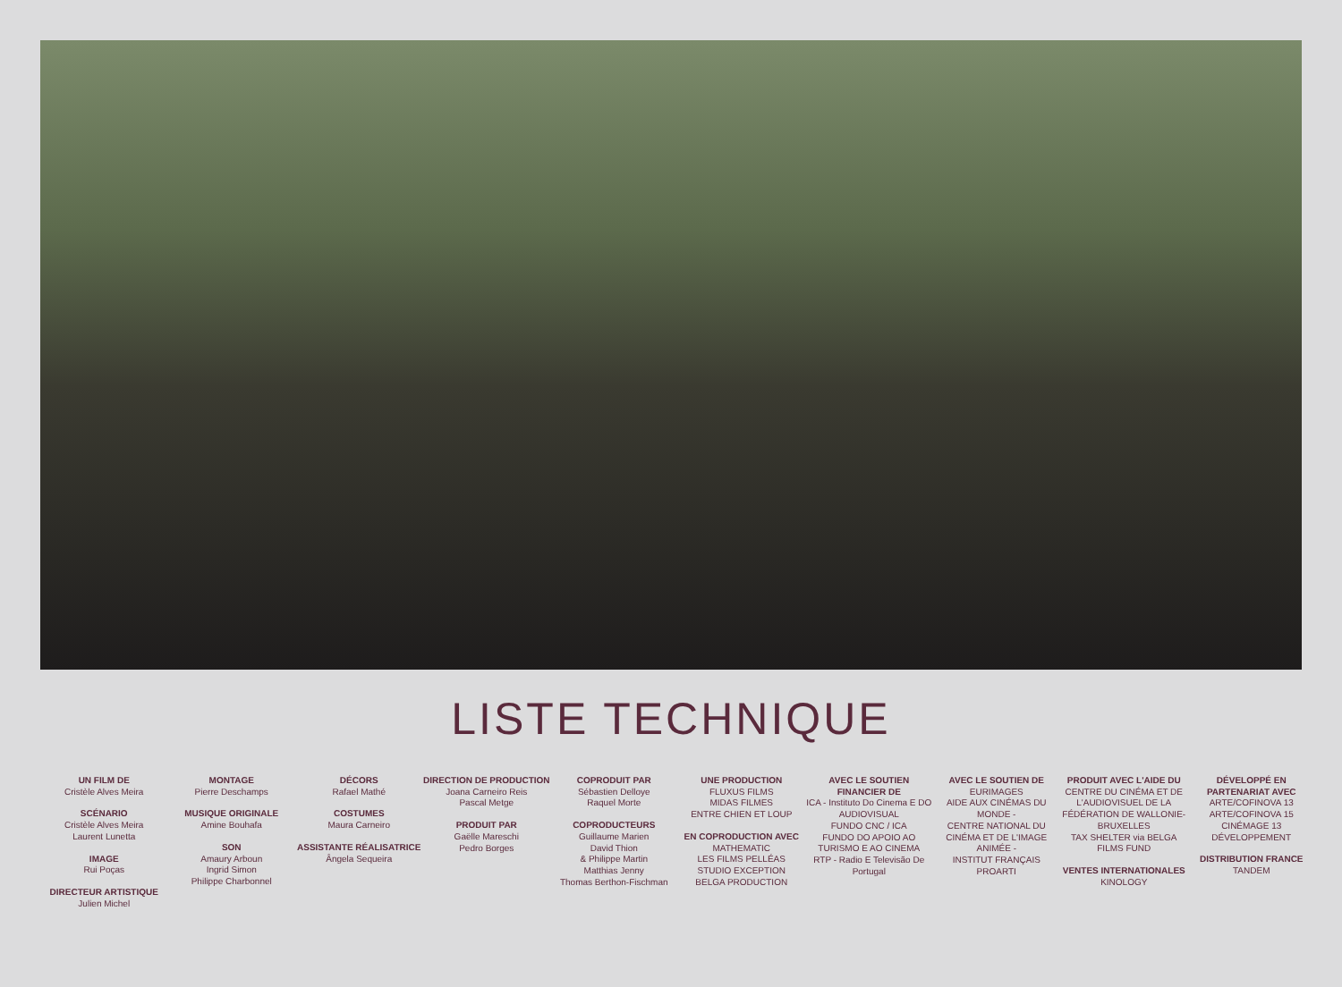LISTE TECHNIQUE
UN FILM DE
Cristèle Alves Meira
SCÉNARIO
Cristèle Alves Meira
Laurent Lunetta
IMAGE
Rui Poças
DIRECTEUR ARTISTIQUE
Julien Michel
MONTAGE
Pierre Deschamps
MUSIQUE ORIGINALE
Amine Bouhafa
SON
Amaury Arboun
Ingrid Simon
Philippe Charbonnel
DÉCORS
Rafael Mathé
COSTUMES
Maura Carneiro
ASSISTANTE RÉALISATRICE
Ângela Sequeira
DIRECTION DE PRODUCTION
Joana Carneiro Reis
Pascal Metge
PRODUIT PAR
Gaëlle Mareschi
Pedro Borges
COPRODUIT PAR
Sébastien Delloye
Raquel Morte
COPRODUCTEURS
Guillaume Marien
David Thion
& Philippe Martin
Matthias Jenny
Thomas Berthon-Fischman
UNE PRODUCTION
FLUXUS FILMS
MIDAS FILMES
ENTRE CHIEN ET LOUP
EN COPRODUCTION AVEC
MATHEMATIC
LES FILMS PELLÉAS
STUDIO EXCEPTION
BELGA PRODUCTION
AVEC LE SOUTIEN FINANCIER DE
ICA - Instituto Do Cinema E DO AUDIOVISUAL
FUNDO CNC / ICA
FUNDO DO APOIO AO TURISMO E AO CINEMA
RTP - Radio E Televisão De Portugal
AVEC LE SOUTIEN DE
EURIMAGES
AIDE AUX CINÉMAS DU MONDE -
CENTRE NATIONAL DU CINÉMA ET DE L'IMAGE ANIMÉE -
INSTITUT FRANÇAIS
PROARTI
PRODUIT AVEC L'AIDE DU
CENTRE DU CINÉMA ET DE L'AUDIOVISUEL DE LA FÉDÉRATION DE WALLONIE-BRUXELLES
TAX SHELTER via BELGA FILMS FUND
VENTES INTERNATIONALES
KINOLOGY
DÉVELOPPÉ EN PARTENARIAT AVEC
ARTE/COFINOVA 13
ARTE/COFINOVA 15
CINÉMAGE 13
DÉVELOPPEMENT
DISTRIBUTION FRANCE
TANDEM